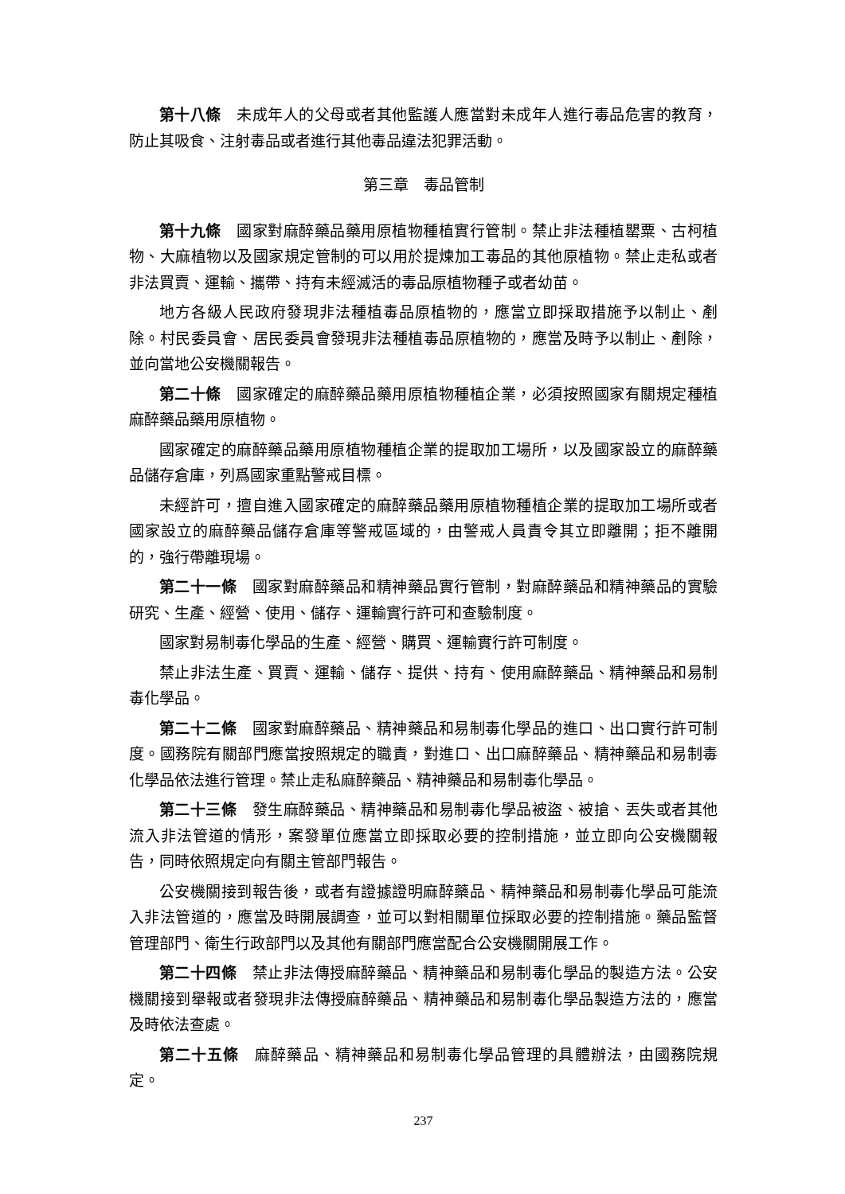第十八條　未成年人的父母或者其他監護人應當對未成年人進行毒品危害的教育，防止其吸食、注射毒品或者進行其他毒品違法犯罪活動。
第三章　毒品管制
第十九條　國家對麻醉藥品藥用原植物種植實行管制。禁止非法種植罌粟、古柯植物、大麻植物以及國家規定管制的可以用於提煉加工毒品的其他原植物。禁止走私或者非法買賣、運輸、攜帶、持有未經滅活的毒品原植物種子或者幼苗。
地方各級人民政府發現非法種植毒品原植物的，應當立即採取措施予以制止、剷除。村民委員會、居民委員會發現非法種植毒品原植物的，應當及時予以制止、剷除，並向當地公安機關報告。
第二十條　國家確定的麻醉藥品藥用原植物種植企業，必須按照國家有關規定種植麻醉藥品藥用原植物。
國家確定的麻醉藥品藥用原植物種植企業的提取加工場所，以及國家設立的麻醉藥品儲存倉庫，列爲國家重點警戒目標。
未經許可，擅自進入國家確定的麻醉藥品藥用原植物種植企業的提取加工場所或者國家設立的麻醉藥品儲存倉庫等警戒區域的，由警戒人員責令其立即離開；拒不離開的，強行帶離現場。
第二十一條　國家對麻醉藥品和精神藥品實行管制，對麻醉藥品和精神藥品的實驗研究、生產、經營、使用、儲存、運輸實行許可和查驗制度。
國家對易制毒化學品的生產、經營、購買、運輸實行許可制度。
禁止非法生產、買賣、運輸、儲存、提供、持有、使用麻醉藥品、精神藥品和易制毒化學品。
第二十二條　國家對麻醉藥品、精神藥品和易制毒化學品的進口、出口實行許可制度。國務院有關部門應當按照規定的職責，對進口、出口麻醉藥品、精神藥品和易制毒化學品依法進行管理。禁止走私麻醉藥品、精神藥品和易制毒化學品。
第二十三條　發生麻醉藥品、精神藥品和易制毒化學品被盜、被搶、丟失或者其他流入非法管道的情形，案發單位應當立即採取必要的控制措施，並立即向公安機關報告，同時依照規定向有關主管部門報告。
公安機關接到報告後，或者有證據證明麻醉藥品、精神藥品和易制毒化學品可能流入非法管道的，應當及時開展調查，並可以對相關單位採取必要的控制措施。藥品監督管理部門、衛生行政部門以及其他有關部門應當配合公安機關開展工作。
第二十四條　禁止非法傳授麻醉藥品、精神藥品和易制毒化學品的製造方法。公安機關接到舉報或者發現非法傳授麻醉藥品、精神藥品和易制毒化學品製造方法的，應當及時依法查處。
第二十五條　麻醉藥品、精神藥品和易制毒化學品管理的具體辦法，由國務院規定。
237